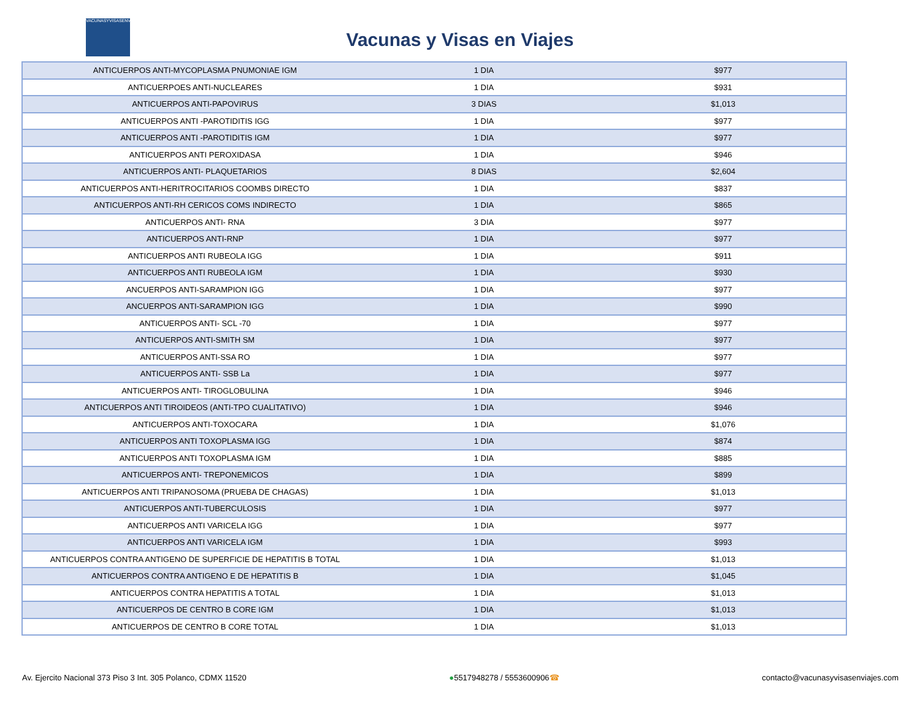VACUNASYVISASENVIAJES
Vacunas y Visas en Viajes
| ANTICUERPOS ANTI-MYCOPLASMA PNUMONIAE IGM | 1 DIA | $977 |
| ANTICUERPOES ANTI-NUCLEARES | 1 DIA | $931 |
| ANTICUERPOS ANTI-PAPOVIRUS | 3 DIAS | $1,013 |
| ANTICUERPOS ANTI -PAROTIDITIS IGG | 1 DIA | $977 |
| ANTICUERPOS ANTI -PAROTIDITIS IGM | 1 DIA | $977 |
| ANTICUERPOS ANTI PEROXIDASA | 1 DIA | $946 |
| ANTICUERPOS ANTI- PLAQUETARIOS | 8 DIAS | $2,604 |
| ANTICUERPOS ANTI-HERITROCITARIOS COOMBS DIRECTO | 1 DIA | $837 |
| ANTICUERPOS ANTI-RH CERICOS COMS INDIRECTO | 1 DIA | $865 |
| ANTICUERPOS ANTI- RNA | 3 DIA | $977 |
| ANTICUERPOS ANTI-RNP | 1 DIA | $977 |
| ANTICUERPOS ANTI RUBEOLA IGG | 1 DIA | $911 |
| ANTICUERPOS ANTI RUBEOLA IGM | 1 DIA | $930 |
| ANCUERPOS ANTI-SARAMPION IGG | 1 DIA | $977 |
| ANCUERPOS ANTI-SARAMPION IGG | 1 DIA | $990 |
| ANTICUERPOS ANTI- SCL -70 | 1 DIA | $977 |
| ANTICUERPOS ANTI-SMITH SM | 1 DIA | $977 |
| ANTICUERPOS ANTI-SSA RO | 1 DIA | $977 |
| ANTICUERPOS ANTI- SSB La | 1 DIA | $977 |
| ANTICUERPOS ANTI- TIROGLOBULINA | 1 DIA | $946 |
| ANTICUERPOS ANTI TIROIDEOS (ANTI-TPO CUALITATIVO) | 1 DIA | $946 |
| ANTICUERPOS ANTI-TOXOCARA | 1 DIA | $1,076 |
| ANTICUERPOS ANTI TOXOPLASMA IGG | 1 DIA | $874 |
| ANTICUERPOS ANTI TOXOPLASMA IGM | 1 DIA | $885 |
| ANTICUERPOS ANTI- TREPONEMICOS | 1 DIA | $899 |
| ANTICUERPOS ANTI TRIPANOSOMA (PRUEBA DE CHAGAS) | 1 DIA | $1,013 |
| ANTICUERPOS ANTI-TUBERCULOSIS | 1 DIA | $977 |
| ANTICUERPOS ANTI VARICELA IGG | 1 DIA | $977 |
| ANTICUERPOS ANTI VARICELA IGM | 1 DIA | $993 |
| ANTICUERPOS CONTRA ANTIGENO DE SUPERFICIE DE HEPATITIS B TOTAL | 1 DIA | $1,013 |
| ANTICUERPOS CONTRA ANTIGENO E DE HEPATITIS B | 1 DIA | $1,045 |
| ANTICUERPOS CONTRA HEPATITIS A TOTAL | 1 DIA | $1,013 |
| ANTICUERPOS DE CENTRO B CORE IGM | 1 DIA | $1,013 |
| ANTICUERPOS DE CENTRO B CORE TOTAL | 1 DIA | $1,013 |
Av. Ejercito Nacional 373 Piso 3 Int. 305 Polanco, CDMX 11520 ●5517948278 / 5553600906☎ contacto@vacunasyvisasenviajes.com